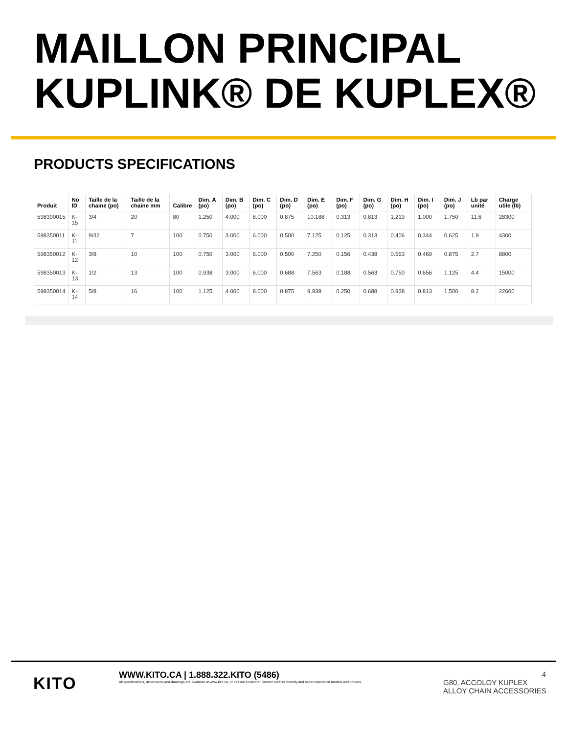MAILLON PRINCIPAL KUPLINK® DE KUPLEX®
PRODUCTS SPECIFICATIONS
| Produit | No ID | Taille de la chaine (po) | Taille de la chaine mm | Calibre | Dim. A (po) | Dim. B (po) | Dim. C (po) | Dim. D (po) | Dim. E (po) | Dim. F (po) | Dim. G (po) | Dim. H (po) | Dim. I (po) | Dim. J (po) | Lb par unité | Charge utile (lb) |
| --- | --- | --- | --- | --- | --- | --- | --- | --- | --- | --- | --- | --- | --- | --- | --- | --- |
| 598300015 | K-15 | 3/4 | 20 | 80 | 1.250 | 4.000 | 8.000 | 0.875 | 10.188 | 0.313 | 0.813 | 1.219 | 1.000 | 1.750 | 11.6 | 28300 |
| 598350011 | K-11 | 9/32 | 7 | 100 | 0.750 | 3.000 | 6.000 | 0.500 | 7.125 | 0.125 | 0.313 | 0.406 | 0.344 | 0.625 | 1.9 | 4300 |
| 598350012 | K-12 | 3/8 | 10 | 100 | 0.750 | 3.000 | 6.000 | 0.500 | 7.250 | 0.156 | 0.438 | 0.563 | 0.469 | 0.875 | 2.7 | 8800 |
| 598350013 | K-13 | 1/2 | 13 | 100 | 0.938 | 3.000 | 6.000 | 0.688 | 7.563 | 0.188 | 0.563 | 0.750 | 0.656 | 1.125 | 4.4 | 15000 |
| 598350014 | K-14 | 5/8 | 16 | 100 | 1.125 | 4.000 | 8.000 | 0.875 | 9.938 | 0.250 | 0.688 | 0.938 | 0.813 | 1.500 | 8.2 | 22600 |
KITO
WWW.KITO.CA | 1.888.322.KITO (5486)
All specifications, dimensions and drawings are available at www.kito.ca, or call our Customer Service staff for friendly and expert advice on models and options.
4
G80, ACCOLOY KUPLEX
ALLOY CHAIN ACCESSORIES